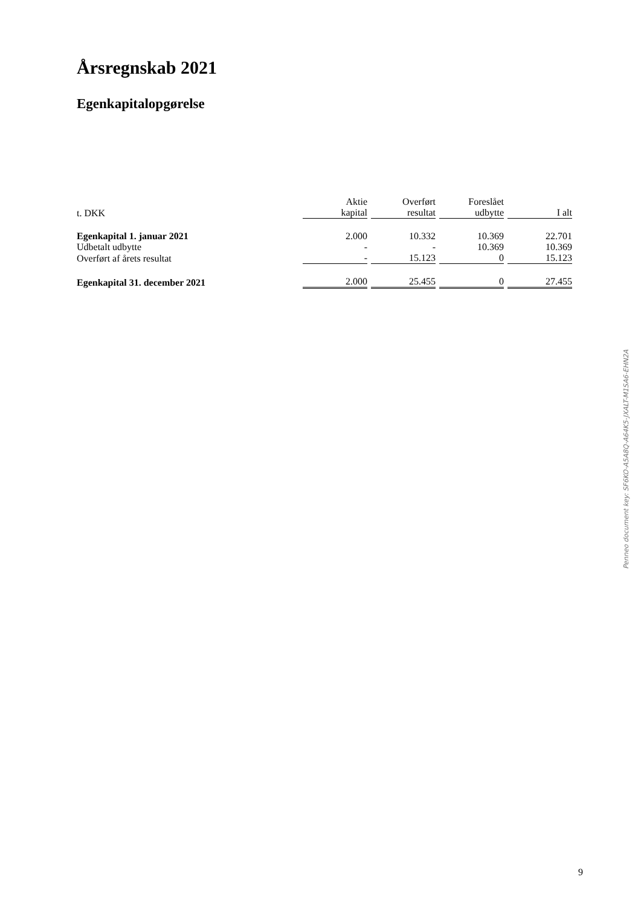Årsregnskab 2021
Egenkapitalopgørelse
| t. DKK | Aktie kapital | Overført resultat | Foreslået udbytte | I alt |
| --- | --- | --- | --- | --- |
| Egenkapital 1. januar 2021 | 2.000 | 10.332 | 10.369 | 22.701 |
| Udbetalt udbytte | - | - | 10.369 | 10.369 |
| Overført af årets resultat | - | 15.123 | 0 | 15.123 |
| Egenkapital 31. december 2021 | 2.000 | 25.455 | 0 | 27.455 |
Penneo document key: SF6KO-A5A8Q-A64K5-JXALT-M1SA6-EHN2A
9